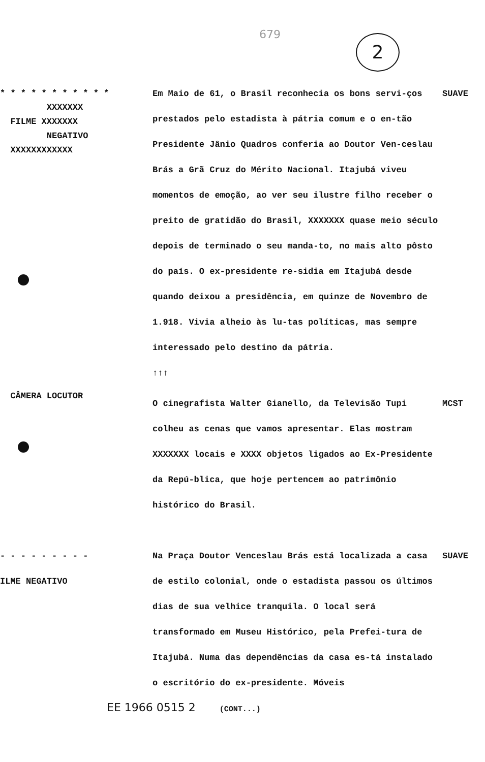679 2
* * * * * * * * * * *
XXXXXXX
FILME XXXXXXX
NEGATIVO
XXXXXXXXXXXX
Em Maio de 61, o Brasil reconhecia os bons servi-ços prestados pelo estadista à pátria comum e o en-tão Presidente Jânio Quadros conferia ao Doutor Ven-ceslau Brás a Grã Cruz do Mérito Nacional. Itajubá viveu momentos de emoção, ao ver seu ilustre filho receber o preito de gratidão do Brasil, XXXXXXX quase meio século depois de terminado o seu manda-to, no mais alto pôsto do país. O ex-presidente re-sidia em Itajubá desde quando deixou a presidência, em quinze de Novembro de 1.918. Vivia alheio às lu-tas políticas, mas sempre interessado pelo destino da pátria.
↑↑↑
SUAVE
CÂMERA LOCUTOR
O cinegrafista Walter Gianello, da Televisão Tupi colheu as cenas que vamos apresentar. Elas mostram XXXXXXX locais e XXXX objetos ligados ao Ex-Presidente da Repú-blica, que hoje pertencem ao patrimônio histórico do Brasil.
MCST
- - - - - - - - -
ILME NEGATIVO
Na Praça Doutor Venceslau Brás está localizada a casa de estilo colonial, onde o estadista passou os últimos dias de sua velhice tranquila. O local será transformado em Museu Histórico, pela Prefei-tura de Itajubá. Numa das dependências da casa es-tá instalado o escritório do ex-presidente. Móveis
SUAVE
EE 1966 0515 2 (CONT...)